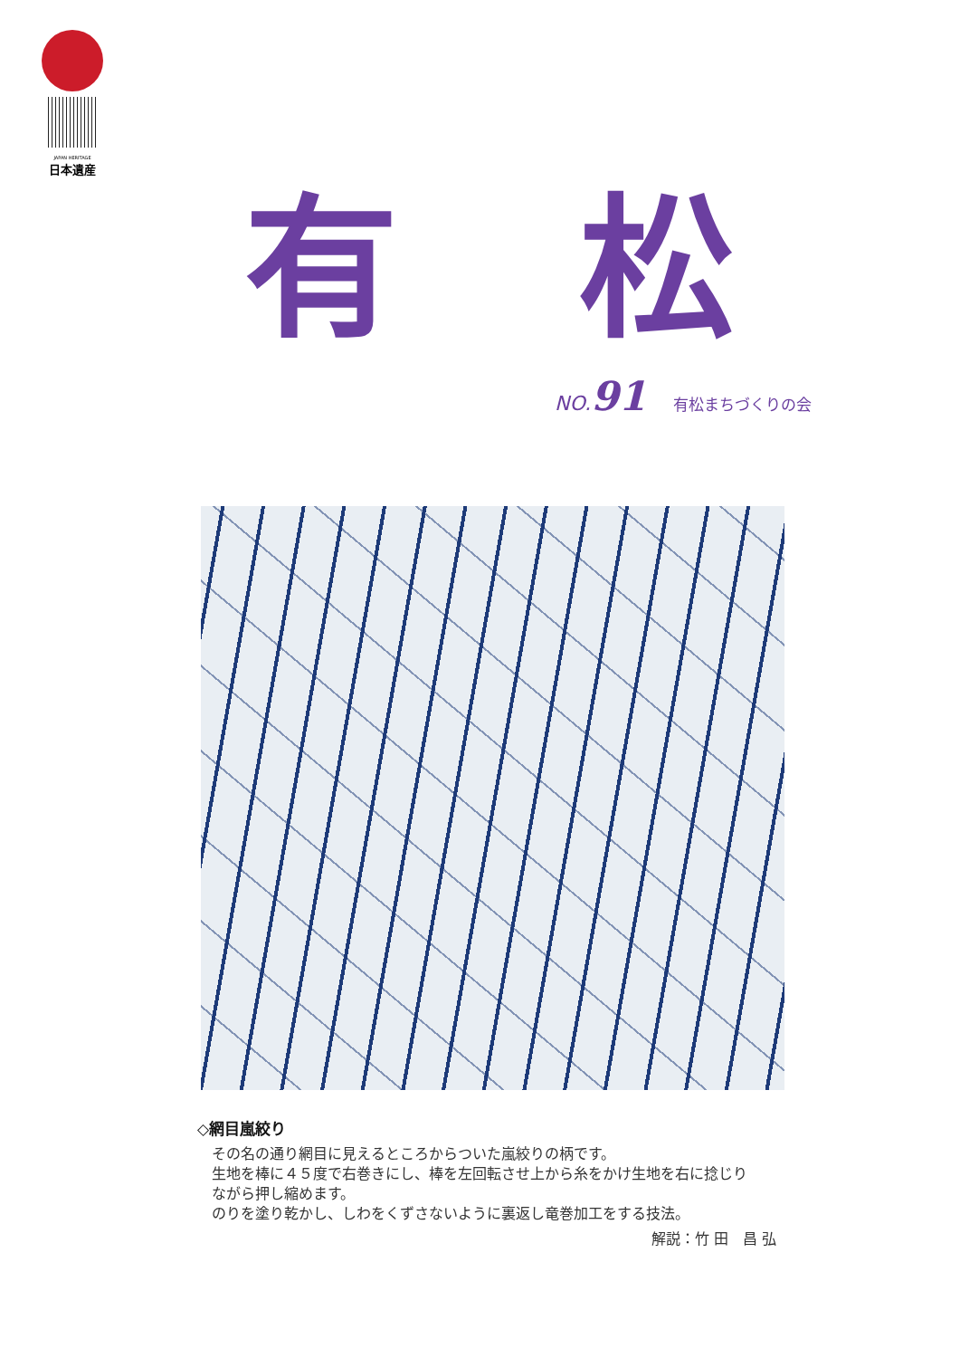JAPAN HERITAGE
日本遺産
有 松
NO.91 有松まちづくりの会
◇網目嵐絞り
その名の通り網目に見えるところからついた嵐絞りの柄です。
生地を棒に４５度で右巻きにし、棒を左回転させ上から糸をかけ生地を右に捻じり
ながら押し縮めます。
のりを塗り乾かし、しわをくずさないように裏返し竜巻加工をする技法。
解説：竹 田　昌 弘